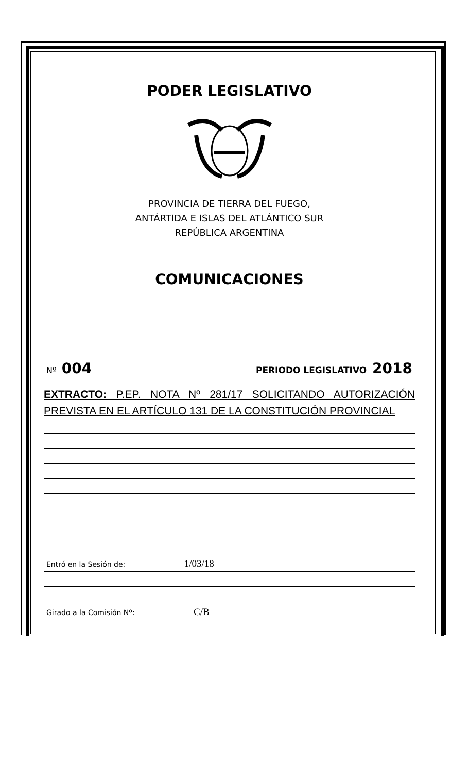PODER LEGISLATIVO
PROVINCIA DE TIERRA DEL FUEGO,
ANTÁRTIDA E ISLAS DEL ATLÁNTICO SUR
REPÚBLICA ARGENTINA
COMUNICACIONES
Nº 004 PERIODO LEGISLATIVO 2018
EXTRACTO: P.EP. NOTA Nº 281/17 SOLICITANDO AUTORIZACIÓN PREVISTA EN EL ARTÍCULO 131 DE LA CONSTITUCIÓN PROVINCIAL
Entró en la Sesión de: 1/03/18
Girado a la Comisión Nº: C/B